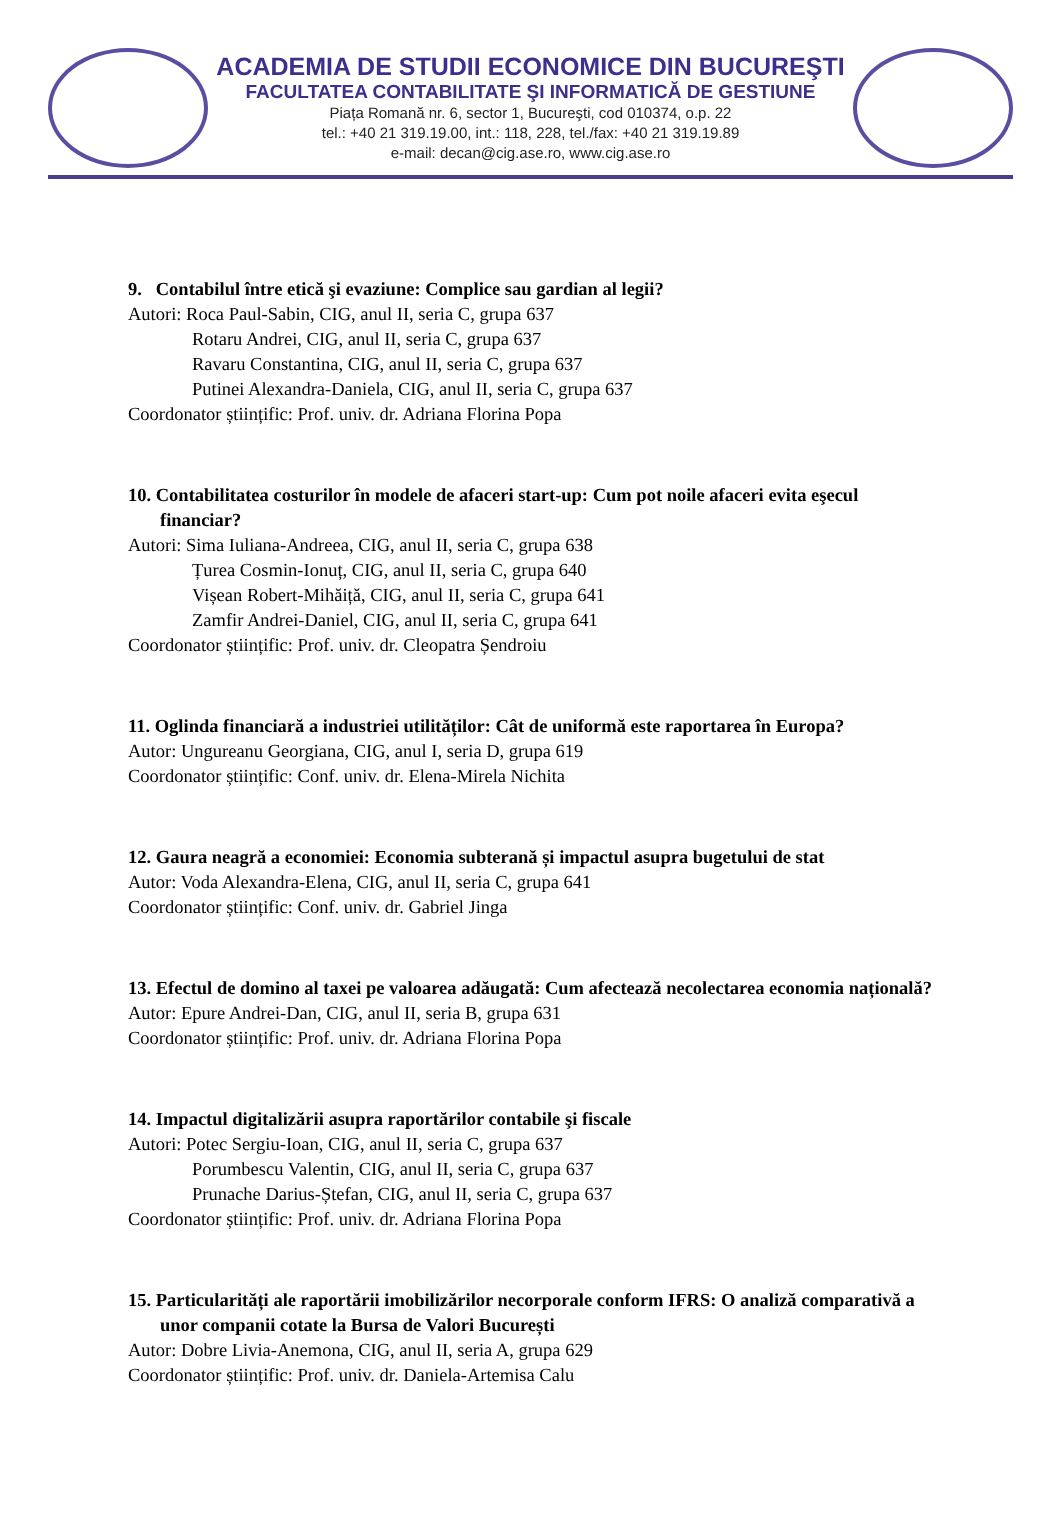ACADEMIA DE STUDII ECONOMICE DIN BUCUREŞTI
FACULTATEA CONTABILITATE ŞI INFORMATICĂ DE GESTIUNE
Piața Romană nr. 6, sector 1, Bucureşti, cod 010374, o.p. 22
tel.: +40 21 319.19.00, int.: 118, 228, tel./fax: +40 21 319.19.89
e-mail: decan@cig.ase.ro, www.cig.ase.ro
9. Contabilul între etică şi evaziune: Complice sau gardian al legii?
Autori: Roca Paul-Sabin, CIG, anul II, seria C, grupa 637
Rotaru Andrei, CIG, anul II, seria C, grupa 637
Ravaru Constantina, CIG, anul II, seria C, grupa 637
Putinei Alexandra-Daniela, CIG, anul II, seria C, grupa 637
Coordonator științific: Prof. univ. dr. Adriana Florina Popa
10. Contabilitatea costurilor în modele de afaceri start-up: Cum pot noile afaceri evita eşecul financiar?
Autori: Sima Iuliana-Andreea, CIG, anul II, seria C, grupa 638
Țurea Cosmin-Ionuț, CIG, anul II, seria C, grupa 640
Vișean Robert-Mihăiță, CIG, anul II, seria C, grupa 641
Zamfir Andrei-Daniel, CIG, anul II, seria C, grupa 641
Coordonator științific: Prof. univ. dr. Cleopatra Șendroiu
11. Oglinda financiară a industriei utilităților: Cât de uniformă este raportarea în Europa?
Autor: Ungureanu Georgiana, CIG, anul I, seria D, grupa 619
Coordonator științific: Conf. univ. dr. Elena-Mirela Nichita
12. Gaura neagră a economiei: Economia subterană și impactul asupra bugetului de stat
Autor: Voda Alexandra-Elena, CIG, anul II, seria C, grupa 641
Coordonator științific: Conf. univ. dr. Gabriel Jinga
13. Efectul de domino al taxei pe valoarea adăugată: Cum afectează necolectarea economia națională?
Autor: Epure Andrei-Dan, CIG, anul II, seria B, grupa 631
Coordonator științific: Prof. univ. dr. Adriana Florina Popa
14. Impactul digitalizării asupra raportărilor contabile şi fiscale
Autori: Potec Sergiu-Ioan, CIG, anul II, seria C, grupa 637
Porumbescu Valentin, CIG, anul II, seria C, grupa 637
Prunache Darius-Ștefan, CIG, anul II, seria C, grupa 637
Coordonator științific: Prof. univ. dr. Adriana Florina Popa
15. Particularități ale raportării imobilizărilor necorporale conform IFRS: O analiză comparativă a unor companii cotate la Bursa de Valori București
Autor: Dobre Livia-Anemona, CIG, anul II, seria A, grupa 629
Coordonator științific: Prof. univ. dr. Daniela-Artemisa Calu